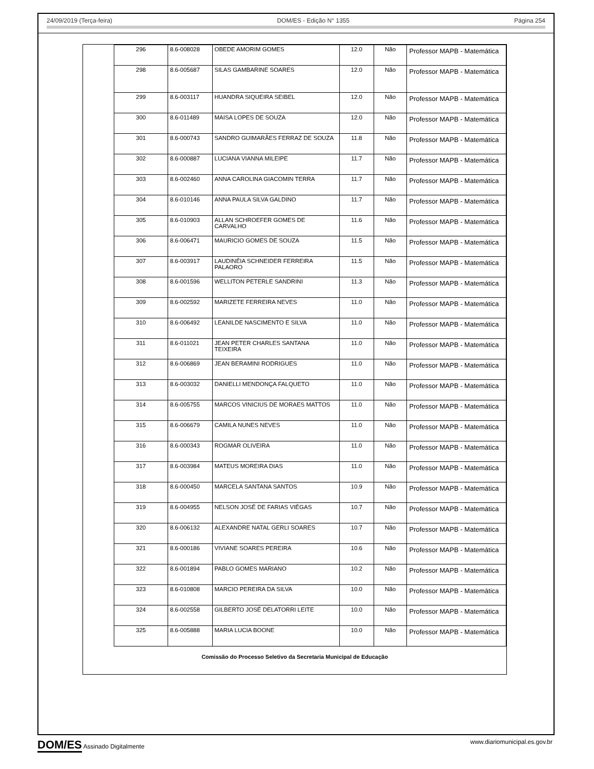24/09/2019 (Terça-feira) DOM/ES - Edição N° 1355 Página 254
| 296 | 8.6-008028 | OBEDE AMORIM GOMES | 12.0 | Não | Professor MAPB - Matemática |
| 298 | 8.6-005687 | SILAS GAMBARINE SOARES | 12.0 | Não | Professor MAPB - Matemática |
| 299 | 8.6-003117 | HUANDRA SIQUEIRA SEIBEL | 12.0 | Não | Professor MAPB - Matemática |
| 300 | 8.6-011489 | MAISA LOPES DE SOUZA | 12.0 | Não | Professor MAPB - Matemática |
| 301 | 8.6-000743 | SANDRO GUIMARÃES FERRAZ DE SOUZA | 11.8 | Não | Professor MAPB - Matemática |
| 302 | 8.6-000887 | LUCIANA VIANNA MILEIPE | 11.7 | Não | Professor MAPB - Matemática |
| 303 | 8.6-002460 | ANNA CAROLINA GIACOMIN TERRA | 11.7 | Não | Professor MAPB - Matemática |
| 304 | 8.6-010146 | ANNA PAULA SILVA GALDINO | 11.7 | Não | Professor MAPB - Matemática |
| 305 | 8.6-010903 | ALLAN SCHROEFER GOMES DE CARVALHO | 11.6 | Não | Professor MAPB - Matemática |
| 306 | 8.6-006471 | MAURICIO GOMES DE SOUZA | 11.5 | Não | Professor MAPB - Matemática |
| 307 | 8.6-003917 | LAUDINÉIA SCHNEIDER FERREIRA PALAORO | 11.5 | Não | Professor MAPB - Matemática |
| 308 | 8.6-001596 | WELLITON PETERLE SANDRINI | 11.3 | Não | Professor MAPB - Matemática |
| 309 | 8.6-002592 | MARIZETE FERREIRA NEVES | 11.0 | Não | Professor MAPB - Matemática |
| 310 | 8.6-006492 | LEANILDE NASCIMENTO E SILVA | 11.0 | Não | Professor MAPB - Matemática |
| 311 | 8.6-011021 | JEAN PETER CHARLES SANTANA TEIXEIRA | 11.0 | Não | Professor MAPB - Matemática |
| 312 | 8.6-006869 | JEAN BERAMINI RODRIGUES | 11.0 | Não | Professor MAPB - Matemática |
| 313 | 8.6-003032 | DANIELLI MENDONÇA FALQUETO | 11.0 | Não | Professor MAPB - Matemática |
| 314 | 8.6-005755 | MARCOS VINICIUS DE MORAES MATTOS | 11.0 | Não | Professor MAPB - Matemática |
| 315 | 8.6-006679 | CAMILA NUNES NEVES | 11.0 | Não | Professor MAPB - Matemática |
| 316 | 8.6-000343 | ROGMAR OLIVEIRA | 11.0 | Não | Professor MAPB - Matemática |
| 317 | 8.6-003984 | MATEUS MOREIRA DIAS | 11.0 | Não | Professor MAPB - Matemática |
| 318 | 8.6-000450 | MARCELA SANTANA SANTOS | 10.9 | Não | Professor MAPB - Matemática |
| 319 | 8.6-004955 | NELSON JOSÉ DE FARIAS VIÉGAS | 10.7 | Não | Professor MAPB - Matemática |
| 320 | 8.6-006132 | ALEXANDRE NATAL GERLI SOARES | 10.7 | Não | Professor MAPB - Matemática |
| 321 | 8.6-000186 | VIVIANE SOARES PEREIRA | 10.6 | Não | Professor MAPB - Matemática |
| 322 | 8.6-001894 | PABLO GOMES MARIANO | 10.2 | Não | Professor MAPB - Matemática |
| 323 | 8.6-010808 | MARCIO PEREIRA DA SILVA | 10.0 | Não | Professor MAPB - Matemática |
| 324 | 8.6-002558 | GILBERTO JOSÉ DELATORRI LEITE | 10.0 | Não | Professor MAPB - Matemática |
| 325 | 8.6-005888 | MARIA LUCIA BOONE | 10.0 | Não | Professor MAPB - Matemática |
Comissão do Processo Seletivo da Secretaria Municipal de Educação
DOM/ES Assinado Digitalmente www.diariomunicipal.es.gov.br